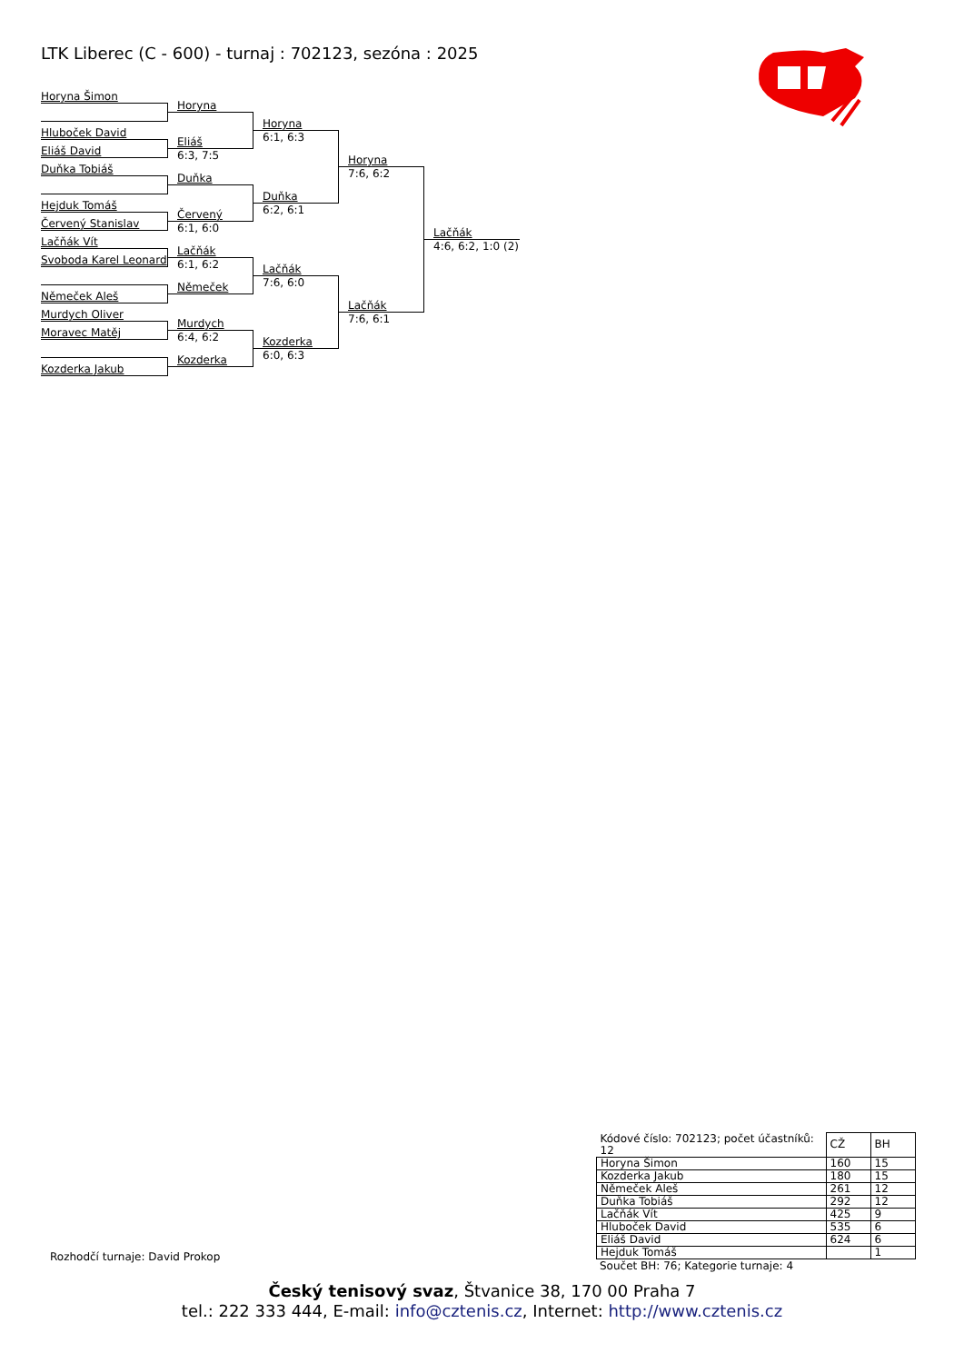LTK Liberec (C - 600) - turnaj : 702123, sezóna : 2025
Horyna Šimon
Hluboček David
Eliáš David
Duňka Tobiáš
Hejduk Tomáš
Červený Stanislav
Lačňák Vít
Svoboda Karel Leonard
Němeček Aleš
Murdych Oliver
Moravec Matěj
Kozderka Jakub
Horyna
Eliáš
6:3, 7:5
Duňka
Červený
6:1, 6:0
Lačňák
6:1, 6:2
Němeček
Murdych
6:4, 6:2
Kozderka
Horyna
6:1, 6:3
Duňka
6:2, 6:1
Lačňák
7:6, 6:0
Kozderka
6:0, 6:3
Horyna
7:6, 6:2
Lačňák
7:6, 6:1
Lačňák
4:6, 6:2, 1:0 (2)
| Kódové číslo: 702123; počet účastníků: 12 | CŽ | BH |
| --- | --- | --- |
| Horyna Šimon | 160 | 15 |
| Kozderka Jakub | 180 | 15 |
| Němeček Aleš | 261 | 12 |
| Duňka Tobiáš | 292 | 12 |
| Lačňák Vít | 425 | 9 |
| Hluboček David | 535 | 6 |
| Eliáš David | 624 | 6 |
| Hejduk Tomáš | | 1 |
Rozhodčí turnaje: David Prokop
Součet BH: 76; Kategorie turnaje: 4
Český tenisový svaz, Štvanice 38, 170 00 Praha 7
tel.: 222 333 444, E-mail: info@cztenis.cz, Internet: http://www.cztenis.cz